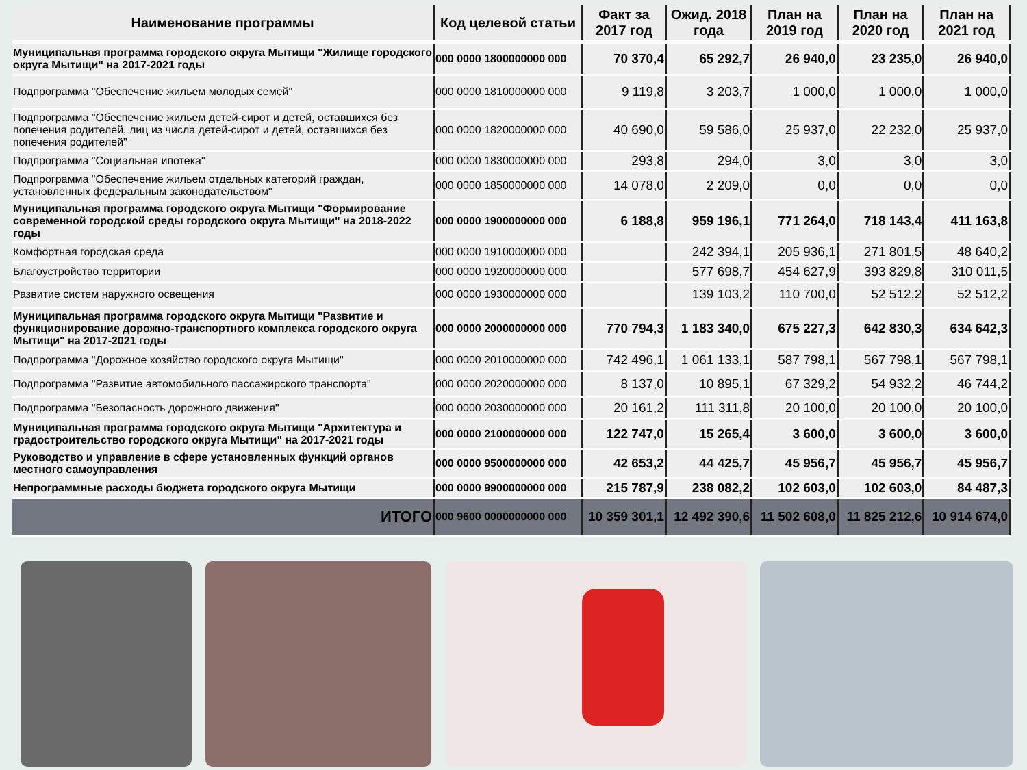| Наименование программы | Код целевой статьи | Факт за 2017 год | Ожид. 2018 года | План на 2019 год | План на 2020 год | План на 2021 год |
| --- | --- | --- | --- | --- | --- | --- |
| Муниципальная программа городского округа Мытищи "Жилище городского округа Мытищи" на 2017-2021 годы | 000 0000 1800000000 000 | 70 370,4 | 65 292,7 | 26 940,0 | 23 235,0 | 26 940,0 |
| Подпрограмма "Обеспечение жильем молодых семей" | 000 0000 1810000000 000 | 9 119,8 | 3 203,7 | 1 000,0 | 1 000,0 | 1 000,0 |
| Подпрограмма "Обеспечение жильем детей-сирот и детей, оставшихся без попечения родителей, лиц из числа детей-сирот и детей, оставшихся без попечения родителей" | 000 0000 1820000000 000 | 40 690,0 | 59 586,0 | 25 937,0 | 22 232,0 | 25 937,0 |
| Подпрограмма "Социальная ипотека" | 000 0000 1830000000 000 | 293,8 | 294,0 | 3,0 | 3,0 | 3,0 |
| Подпрограмма "Обеспечение жильем отдельных категорий граждан, установленных федеральным законодательством" | 000 0000 1850000000 000 | 14 078,0 | 2 209,0 | 0,0 | 0,0 | 0,0 |
| Муниципальная программа городского округа Мытищи "Формирование современной городской среды городского округа Мытищи" на 2018-2022 годы | 000 0000 1900000000 000 | 6 188,8 | 959 196,1 | 771 264,0 | 718 143,4 | 411 163,8 |
| Комфортная городская среда | 000 0000 1910000000 000 | | 242 394,1 | 205 936,1 | 271 801,5 | 48 640,2 |
| Благоустройство территории | 000 0000 1920000000 000 | | 577 698,7 | 454 627,9 | 393 829,8 | 310 011,5 |
| Развитие систем наружного освещения | 000 0000 1930000000 000 | | 139 103,2 | 110 700,0 | 52 512,2 | 52 512,2 |
| Муниципальная программа городского округа Мытищи "Развитие и функционирование дорожно-транспортного комплекса городского округа Мытищи" на 2017-2021 годы | 000 0000 2000000000 000 | 770 794,3 | 1 183 340,0 | 675 227,3 | 642 830,3 | 634 642,3 |
| Подпрограмма "Дорожное хозяйство городского округа Мытищи" | 000 0000 2010000000 000 | 742 496,1 | 1 061 133,1 | 587 798,1 | 567 798,1 | 567 798,1 |
| Подпрограмма "Развитие автомобильного пассажирского транспорта" | 000 0000 2020000000 000 | 8 137,0 | 10 895,1 | 67 329,2 | 54 932,2 | 46 744,2 |
| Подпрограмма "Безопасность дорожного движения" | 000 0000 2030000000 000 | 20 161,2 | 111 311,8 | 20 100,0 | 20 100,0 | 20 100,0 |
| Муниципальная программа городского округа Мытищи "Архитектура и градостроительство городского округа Мытищи" на 2017-2021 годы | 000 0000 2100000000 000 | 122 747,0 | 15 265,4 | 3 600,0 | 3 600,0 | 3 600,0 |
| Руководство и управление в сфере установленных функций органов местного самоуправления | 000 0000 9500000000 000 | 42 653,2 | 44 425,7 | 45 956,7 | 45 956,7 | 45 956,7 |
| Непрограммные расходы бюджета городского округа Мытищи | 000 0000 9900000000 000 | 215 787,9 | 238 082,2 | 102 603,0 | 102 603,0 | 84 487,3 |
| ИТОГО | 000 9600 0000000000 000 | 10 359 301,1 | 12 492 390,6 | 11 502 608,0 | 11 825 212,6 | 10 914 674,0 |